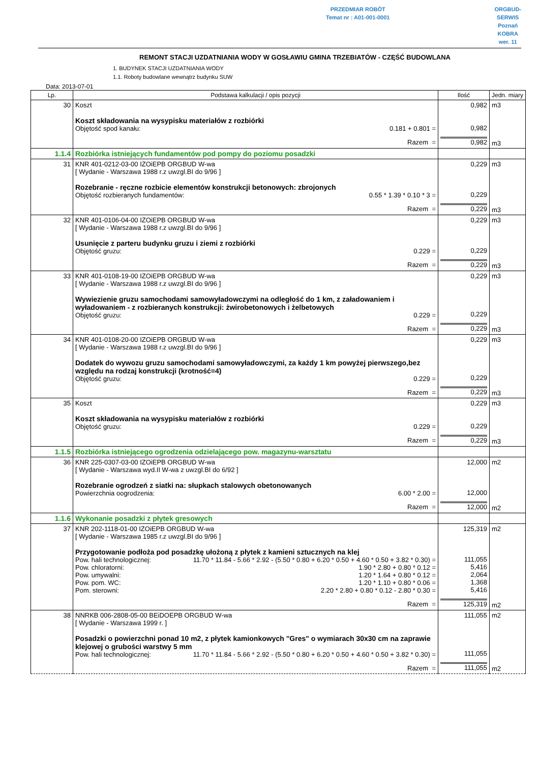PRZEDMIAR ROBÓT
Temat nr : A01-001-0001
ORGBUD-SERWIS Poznań
KOBRA wer. 11
REMONT STACJI UZDATNIANIA WODY W GOSŁAWIU GMINA TRZEBIATÓW - CZĘŚĆ BUDOWLANA
1. BUDYNEK STACJI UZDATNIANIA WODY
1.1. Roboty budowlane wewnątrz budynku SUW
Data: 2013-07-01
| Lp. | Podstawa kalkulacji / opis pozycji | Ilość | Jedn. miary |
| --- | --- | --- | --- |
| 30 | Koszt Koszt składowania na wysypisku materiałów z rozbiórki Objętość spod kanału: 0.181 + 0.801 = Razem = | 0,982 0,982 0,982 | m3 m3 |
| 1.1.4 | Rozbiórka istniejących fundamentów pod pompy do poziomu posadzki | | |
| 31 | KNR 401-0212-03-00 IZOiEPB ORGBUD W-wa [ Wydanie - Warszawa 1988 r.z uwzgl.BI do 9/96 ] Rozebranie - ręczne rozbicie elementów konstrukcji betonowych: zbrojonych Objętość rozbieranych fundamentów: 0.55 * 1.39 * 0.10 * 3 = Razem = | 0,229 0,229 0,229 | m3 m3 |
| 32 | KNR 401-0106-04-00 IZOiEPB ORGBUD W-wa [ Wydanie - Warszawa 1988 r.z uwzgl.BI do 9/96 ] Usunięcie z parteru budynku gruzu i ziemi z rozbiórki Objętość gruzu: 0.229 = Razem = | 0,229 0,229 0,229 | m3 m3 |
| 33 | KNR 401-0108-19-00 IZOiEPB ORGBUD W-wa [ Wydanie - Warszawa 1988 r.z uwzgl.BI do 9/96 ] Wywiezienie gruzu samochodami samowyładowczymi na odległość do 1 km, z załadowaniem i wyładowaniem - z rozbieranych konstrukcji: żwirobetonowych i żelbetowych Objętość gruzu: 0.229 = Razem = | 0,229 0,229 0,229 | m3 m3 |
| 34 | KNR 401-0108-20-00 IZOiEPB ORGBUD W-wa [ Wydanie - Warszawa 1988 r.z uwzgl.BI do 9/96 ] Dodatek do wywozu gruzu samochodami samowyładowczymi, za każdy 1 km powyżej pierwszego,bez względu na rodzaj konstrukcji (krotność=4) Objętość gruzu: 0.229 = Razem = | 0,229 0,229 0,229 | m3 m3 |
| 35 | Koszt Koszt składowania na wysypisku materiałów z rozbiórki Objętość gruzu: 0.229 = Razem = | 0,229 0,229 0,229 | m3 m3 |
| 1.1.5 | Rozbiórka istniejącego ogrodzenia odzielającego pow. magazynu-warsztatu | | |
| 36 | KNR 225-0307-03-00 IZOiEPB ORGBUD W-wa [ Wydanie - Warszawa wyd.II W-wa z uwzgl.BI do 6/92 ] Rozebranie ogrodzeń z siatki na: słupkach stalowych obetonowanych Powierzchnia oogrodzenia: 6.00 * 2.00 = Razem = | 12,000 12,000 12,000 | m2 m2 |
| 1.1.6 | Wykonanie posadzki z płytek gresowych | | |
| 37 | KNR 202-1118-01-00 IZOiEPB ORGBUD W-wa [ Wydanie - Warszawa 1985 r.z uwzgl.BI do 9/96 ] Przygotowanie podłoża pod posadzkę ułożoną z płytek z kamieni sztucznych na klej Pow. hali technologicznej: 11.70 * 11.84 - 5.66 * 2.92 - (5.50 * 0.80 + 6.20 * 0.50 + 4.60 * 0.50 + 3.82 * 0.30) = Pow. chloratorni: 1.90 * 2.80 + 0.80 * 0.12 = Pow. umywalni: 1.20 * 1.64 + 0.80 * 0.12 = Pow. pom. WC: 1.20 * 1.10 + 0.80 * 0.06 = Pom. sterowni: 2.20 * 2.80 + 0.80 * 0.12 - 2.80 * 0.30 = Razem = | 125,319 111,055 5,416 2,064 1,368 5,416 125,319 | m2 m2 |
| 38 | NNRKB 006-2808-05-00 BEiDOEPB ORGBUD W-wa [ Wydanie - Warszawa 1999 r. ] Posadzki o powierzchni ponad 10 m2, z płytek kamionkowych "Gres" o wymiarach 30x30 cm na zaprawie klejowej o grubości warstwy 5 mm Pow. hali technologicznej: 11.70 * 11.84 - 5.66 * 2.92 - (5.50 * 0.80 + 6.20 * 0.50 + 4.60 * 0.50 + 3.82 * 0.30) = Razem = | 111,055 111,055 111,055 | m2 m2 |